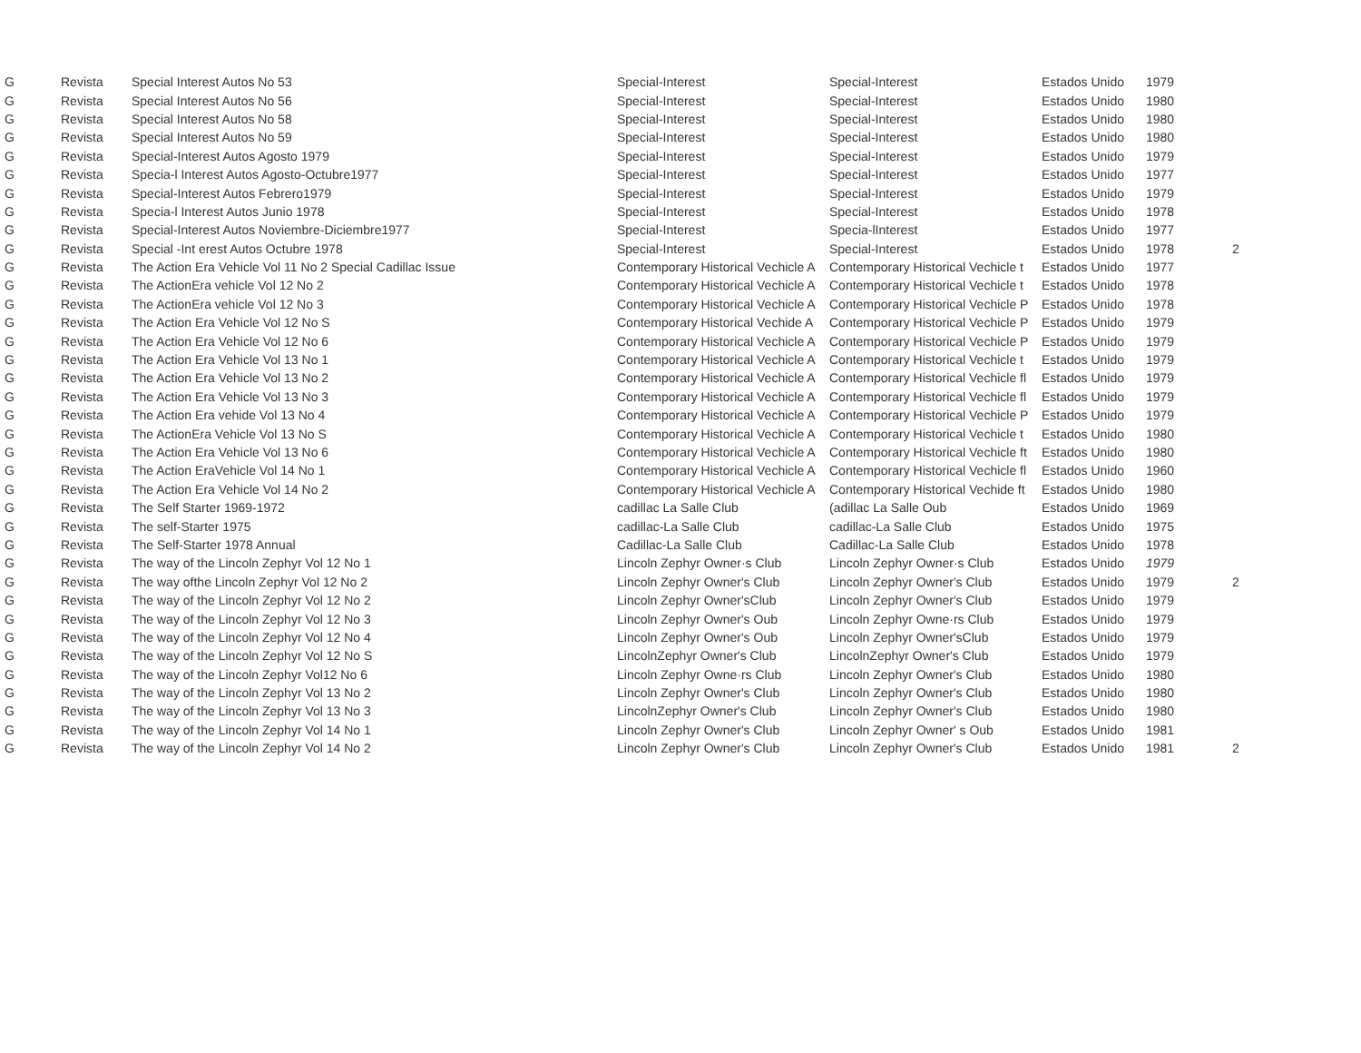| G | Revista | Special Interest Autos No 53 | Special-Interest | Special-Interest | Estados Unido | 1979 | |
| G | Revista | Special Interest Autos No 56 | Special-Interest | Special-Interest | Estados Unido | 1980 | |
| G | Revista | Special Interest Autos No 58 | Special-Interest | Special-Interest | Estados Unido | 1980 | |
| G | Revista | Special Interest Autos No 59 | Special-Interest | Special-Interest | Estados Unido | 1980 | |
| G | Revista | Special-Interest Autos Agosto 1979 | Special-Interest | Special-Interest | Estados Unido | 1979 | |
| G | Revista | Specia-l Interest Autos Agosto-Octubre1977 | Special-Interest | Special-Interest | Estados Unido | 1977 | |
| G | Revista | Special-Interest Autos Febrero1979 | Special-Interest | Special-Interest | Estados Unido | 1979 | |
| G | Revista | Specia-l Interest Autos Junio 1978 | Special-Interest | Special-Interest | Estados Unido | 1978 | |
| G | Revista | Special-Interest Autos Noviembre-Diciembre1977 | Special-Interest | Specia-lInterest | Estados Unido | 1977 | |
| G | Revista | Special -Int erest Autos Octubre 1978 | Special-Interest | Special-Interest | Estados Unido | 1978 | 2 |
| G | Revista | The Action Era Vehicle Vol 11 No 2 Special Cadillac Issue | Contemporary Historical Vechicle A | Contemporary Historical Vechicle t | Estados Unido | 1977 | |
| G | Revista | The ActionEra vehicle Vol 12 No 2 | Contemporary Historical Vechicle A | Contemporary Historical Vechicle t | Estados Unido | 1978 | |
| G | Revista | The ActionEra vehicle Vol 12 No 3 | Contemporary Historical Vechicle A | Contemporary Historical Vechicle P | Estados Unido | 1978 | |
| G | Revista | The Action Era Vehicle Vol 12 No S | Contemporary Historical Vechide A | Contemporary Historical Vechicle P | Estados Unido | 1979 | |
| G | Revista | The Action Era Vehicle Vol 12 No 6 | Contemporary Historical Vechicle A | Contemporary Historical Vechicle P | Estados Unido | 1979 | |
| G | Revista | The Action Era Vehicle Vol 13 No 1 | Contemporary Historical Vechicle A | Contemporary Historical Vechicle t | Estados Unido | 1979 | |
| G | Revista | The Action Era Vehicle Vol 13 No 2 | Contemporary Historical Vechicle A | Contemporary Historical Vechicle fl | Estados Unido | 1979 | |
| G | Revista | The Action Era Vehicle Vol 13 No 3 | Contemporary Historical Vechicle A | Contemporary Historical Vechicle fl | Estados Unido | 1979 | |
| G | Revista | The Action Era vehide Vol 13 No 4 | Contemporary Historical Vechicle A | Contemporary Historical Vechicle P | Estados Unido | 1979 | |
| G | Revista | The ActionEra Vehicle Vol 13 No S | Contemporary Historical Vechicle A | Contemporary Historical Vechicle t | Estados Unido | 1980 | |
| G | Revista | The Action Era Vehicle Vol 13 No 6 | Contemporary Historical Vechicle A | Contemporary Historical Vechicle ft | Estados Unido | 1980 | |
| G | Revista | The Action EraVehicle Vol 14 No 1 | Contemporary Historical Vechicle A | Contemporary Historical Vechicle fl | Estados Unido | 1960 | |
| G | Revista | The Action Era Vehicle Vol 14 No 2 | Contemporary Historical Vechicle A | Contemporary Historical Vechide ft | Estados Unido | 1980 | |
| G | Revista | The Self Starter 1969-1972 | cadillac La Salle Club | (adillac La Salle Oub | Estados Unido | 1969 | |
| G | Revista | The self-Starter 1975 | cadillac-La Salle Club | cadillac-La Salle Club | Estados Unido | 1975 | |
| G | Revista | The Self-Starter 1978 Annual | Cadillac-La Salle Club | Cadillac-La Salle Club | Estados Unido | 1978 | |
| G | Revista | The way of the Lincoln Zephyr Vol 12 No 1 | Lincoln Zephyr Owner·s Club | Lincoln Zephyr Owner·s Club | Estados Unido | 1979 | |
| G | Revista | The way ofthe Lincoln Zephyr Vol 12 No 2 | Lincoln Zephyr Owner's Club | Lincoln Zephyr Owner's Club | Estados Unido | 1979 | 2 |
| G | Revista | The way of the Lincoln Zephyr Vol 12 No 2 | Lincoln Zephyr Owner'sClub | Lincoln Zephyr Owner's Club | Estados Unido | 1979 | |
| G | Revista | The way of the Lincoln Zephyr Vol 12 No 3 | Lincoln Zephyr Owner's Oub | Lincoln Zephyr Owne·rs Club | Estados Unido | 1979 | |
| G | Revista | The way of the Lincoln Zephyr Vol 12 No 4 | Lincoln Zephyr Owner's Oub | Lincoln Zephyr Owner'sClub | Estados Unido | 1979 | |
| G | Revista | The way of the Lincoln Zephyr Vol 12 No S | LincolnZephyr Owner's Club | LincolnZephyr Owner's Club | Estados Unido | 1979 | |
| G | Revista | The way of the Lincoln Zephyr Vol12 No 6 | Lincoln Zephyr Owne·rs Club | Lincoln Zephyr Owner's Club | Estados Unido | 1980 | |
| G | Revista | The way of the Lincoln Zephyr Vol 13 No 2 | Lincoln Zephyr Owner's Club | Lincoln Zephyr Owner's Club | Estados Unido | 1980 | |
| G | Revista | The way of the Lincoln Zephyr Vol 13 No 3 | LincolnZephyr Owner's Club | Lincoln Zephyr Owner's Club | Estados Unido | 1980 | |
| G | Revista | The way of the Lincoln Zephyr Vol 14 No 1 | Lincoln Zephyr Owner's Club | Lincoln Zephyr Owner' s Oub | Estados Unido | 1981 | |
| G | Revista | The way of the Lincoln Zephyr Vol 14 No 2 | Lincoln Zephyr Owner's Club | Lincoln Zephyr Owner's Club | Estados Unido | 1981 | 2 |